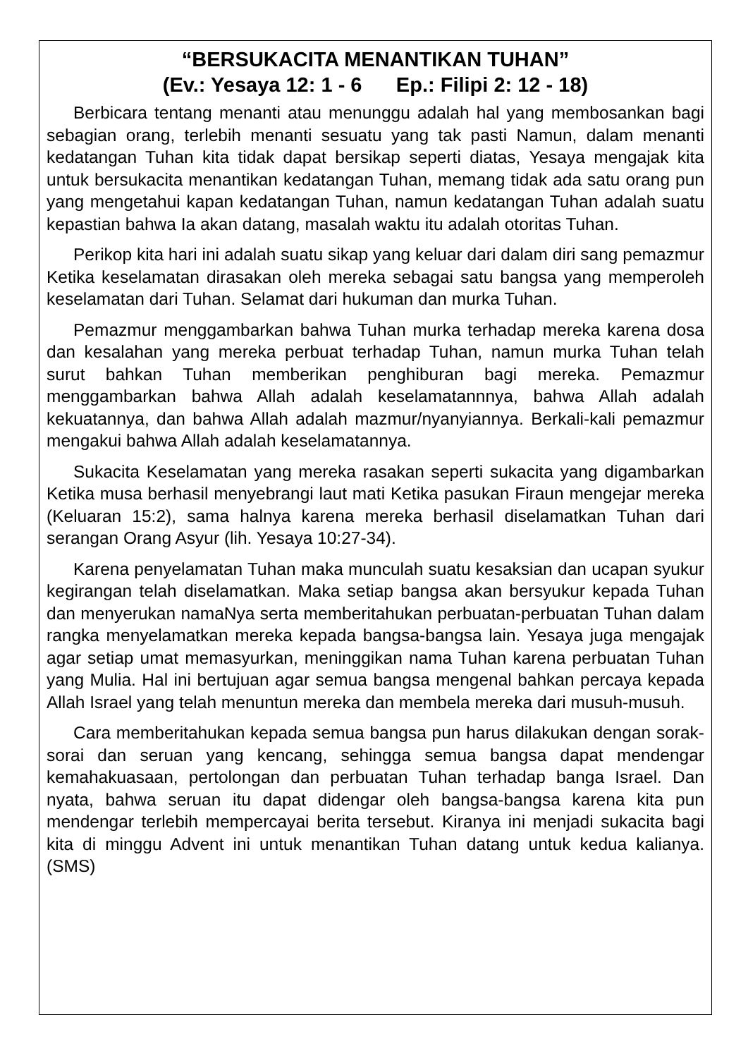“BERSUKACITA MENANTIKAN TUHAN”
(Ev.: Yesaya 12: 1 - 6 Ep.: Filipi 2: 12 - 18)
Berbicara tentang menanti atau menunggu adalah hal yang membosankan bagi sebagian orang, terlebih menanti sesuatu yang tak pasti Namun, dalam menanti kedatangan Tuhan kita tidak dapat bersikap seperti diatas, Yesaya mengajak kita untuk bersukacita menantikan kedatangan Tuhan, memang tidak ada satu orang pun yang mengetahui kapan kedatangan Tuhan, namun kedatangan Tuhan adalah suatu kepastian bahwa Ia akan datang, masalah waktu itu adalah otoritas Tuhan.
Perikop kita hari ini adalah suatu sikap yang keluar dari dalam diri sang pemazmur Ketika keselamatan dirasakan oleh mereka sebagai satu bangsa yang memperoleh keselamatan dari Tuhan. Selamat dari hukuman dan murka Tuhan.
Pemazmur menggambarkan bahwa Tuhan murka terhadap mereka karena dosa dan kesalahan yang mereka perbuat terhadap Tuhan, namun murka Tuhan telah surut bahkan Tuhan memberikan penghiburan bagi mereka. Pemazmur menggambarkan bahwa Allah adalah keselamatannnya, bahwa Allah adalah kekuatannya, dan bahwa Allah adalah mazmur/nyanyiannya. Berkali-kali pemazmur mengakui bahwa Allah adalah keselamatannya.
Sukacita Keselamatan yang mereka rasakan seperti sukacita yang digambarkan Ketika musa berhasil menyebrangi laut mati Ketika pasukan Firaun mengejar mereka (Keluaran 15:2), sama halnya karena mereka berhasil diselamatkan Tuhan dari serangan Orang Asyur (lih. Yesaya 10:27-34).
Karena penyelamatan Tuhan maka munculah suatu kesaksian dan ucapan syukur kegirangan telah diselamatkan. Maka setiap bangsa akan bersyukur kepada Tuhan dan menyerukan namaNya serta memberitahukan perbuatan-perbuatan Tuhan dalam rangka menyelamatkan mereka kepada bangsa-bangsa lain. Yesaya juga mengajak agar setiap umat memasyurkan, meninggikan nama Tuhan karena perbuatan Tuhan yang Mulia. Hal ini bertujuan agar semua bangsa mengenal bahkan percaya kepada Allah Israel yang telah menuntun mereka dan membela mereka dari musuh-musuh.
Cara memberitahukan kepada semua bangsa pun harus dilakukan dengan sorak-sorai dan seruan yang kencang, sehingga semua bangsa dapat mendengar kemahakuasaan, pertolongan dan perbuatan Tuhan terhadap banga Israel. Dan nyata, bahwa seruan itu dapat didengar oleh bangsa-bangsa karena kita pun mendengar terlebih mempercayai berita tersebut. Kiranya ini menjadi sukacita bagi kita di minggu Advent ini untuk menantikan Tuhan datang untuk kedua kalianya. (SMS)